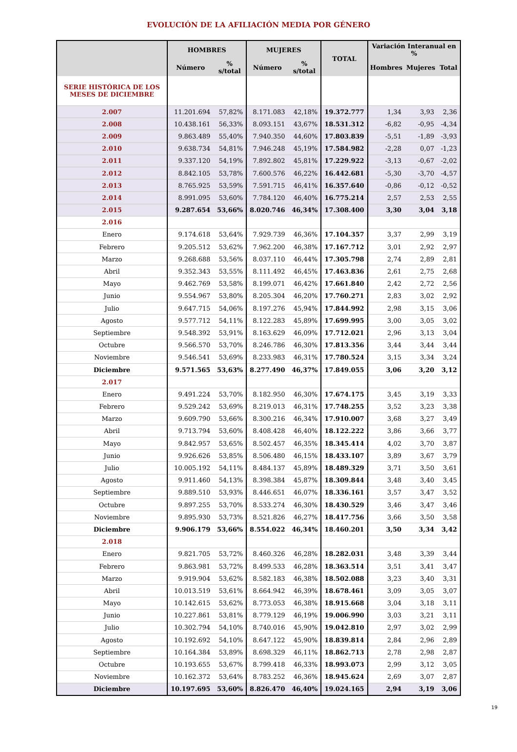EVOLUCIÓN DE LA AFILIACIÓN MEDIA POR GÉNERO
| | HOMBRES | | MUJERES | | TOTAL | Variación Interanual en % | | |
| --- | --- | --- | --- | --- | --- | --- | --- | --- |
| | Número | % s/total | Número | % s/total | | Hombres | Mujeres | Total |
| SERIE HISTÓRICA DE LOS MESES DE DICIEMBRE | | | | | | | | |
| 2.007 | 11.201.694 | 57,82% | 8.171.083 | 42,18% | 19.372.777 | 1,34 | 3,93 | 2,36 |
| 2.008 | 10.438.161 | 56,33% | 8.093.151 | 43,67% | 18.531.312 | -6,82 | -0,95 | -4,34 |
| 2.009 | 9.863.489 | 55,40% | 7.940.350 | 44,60% | 17.803.839 | -5,51 | -1,89 | -3,93 |
| 2.010 | 9.638.734 | 54,81% | 7.946.248 | 45,19% | 17.584.982 | -2,28 | 0,07 | -1,23 |
| 2.011 | 9.337.120 | 54,19% | 7.892.802 | 45,81% | 17.229.922 | -3,13 | -0,67 | -2,02 |
| 2.012 | 8.842.105 | 53,78% | 7.600.576 | 46,22% | 16.442.681 | -5,30 | -3,70 | -4,57 |
| 2.013 | 8.765.925 | 53,59% | 7.591.715 | 46,41% | 16.357.640 | -0,86 | -0,12 | -0,52 |
| 2.014 | 8.991.095 | 53,60% | 7.784.120 | 46,40% | 16.775.214 | 2,57 | 2,53 | 2,55 |
| 2.015 | 9.287.654 | 53,66% | 8.020.746 | 46,34% | 17.308.400 | 3,30 | 3,04 | 3,18 |
| 2.016 | | | | | | | | |
| Enero | 9.174.618 | 53,64% | 7.929.739 | 46,36% | 17.104.357 | 3,37 | 2,99 | 3,19 |
| Febrero | 9.205.512 | 53,62% | 7.962.200 | 46,38% | 17.167.712 | 3,01 | 2,92 | 2,97 |
| Marzo | 9.268.688 | 53,56% | 8.037.110 | 46,44% | 17.305.798 | 2,74 | 2,89 | 2,81 |
| Abril | 9.352.343 | 53,55% | 8.111.492 | 46,45% | 17.463.836 | 2,61 | 2,75 | 2,68 |
| Mayo | 9.462.769 | 53,58% | 8.199.071 | 46,42% | 17.661.840 | 2,42 | 2,72 | 2,56 |
| Junio | 9.554.967 | 53,80% | 8.205.304 | 46,20% | 17.760.271 | 2,83 | 3,02 | 2,92 |
| Julio | 9.647.715 | 54,06% | 8.197.276 | 45,94% | 17.844.992 | 2,98 | 3,15 | 3,06 |
| Agosto | 9.577.712 | 54,11% | 8.122.283 | 45,89% | 17.699.995 | 3,00 | 3,05 | 3,02 |
| Septiembre | 9.548.392 | 53,91% | 8.163.629 | 46,09% | 17.712.021 | 2,96 | 3,13 | 3,04 |
| Octubre | 9.566.570 | 53,70% | 8.246.786 | 46,30% | 17.813.356 | 3,44 | 3,44 | 3,44 |
| Noviembre | 9.546.541 | 53,69% | 8.233.983 | 46,31% | 17.780.524 | 3,15 | 3,34 | 3,24 |
| Diciembre | 9.571.565 | 53,63% | 8.277.490 | 46,37% | 17.849.055 | 3,06 | 3,20 | 3,12 |
| 2.017 | | | | | | | | |
| Enero | 9.491.224 | 53,70% | 8.182.950 | 46,30% | 17.674.175 | 3,45 | 3,19 | 3,33 |
| Febrero | 9.529.242 | 53,69% | 8.219.013 | 46,31% | 17.748.255 | 3,52 | 3,23 | 3,38 |
| Marzo | 9.609.790 | 53,66% | 8.300.216 | 46,34% | 17.910.007 | 3,68 | 3,27 | 3,49 |
| Abril | 9.713.794 | 53,60% | 8.408.428 | 46,40% | 18.122.222 | 3,86 | 3,66 | 3,77 |
| Mayo | 9.842.957 | 53,65% | 8.502.457 | 46,35% | 18.345.414 | 4,02 | 3,70 | 3,87 |
| Junio | 9.926.626 | 53,85% | 8.506.480 | 46,15% | 18.433.107 | 3,89 | 3,67 | 3,79 |
| Julio | 10.005.192 | 54,11% | 8.484.137 | 45,89% | 18.489.329 | 3,71 | 3,50 | 3,61 |
| Agosto | 9.911.460 | 54,13% | 8.398.384 | 45,87% | 18.309.844 | 3,48 | 3,40 | 3,45 |
| Septiembre | 9.889.510 | 53,93% | 8.446.651 | 46,07% | 18.336.161 | 3,57 | 3,47 | 3,52 |
| Octubre | 9.897.255 | 53,70% | 8.533.274 | 46,30% | 18.430.529 | 3,46 | 3,47 | 3,46 |
| Noviembre | 9.895.930 | 53,73% | 8.521.826 | 46,27% | 18.417.756 | 3,66 | 3,50 | 3,58 |
| Diciembre | 9.906.179 | 53,66% | 8.554.022 | 46,34% | 18.460.201 | 3,50 | 3,34 | 3,42 |
| 2.018 | | | | | | | | |
| Enero | 9.821.705 | 53,72% | 8.460.326 | 46,28% | 18.282.031 | 3,48 | 3,39 | 3,44 |
| Febrero | 9.863.981 | 53,72% | 8.499.533 | 46,28% | 18.363.514 | 3,51 | 3,41 | 3,47 |
| Marzo | 9.919.904 | 53,62% | 8.582.183 | 46,38% | 18.502.088 | 3,23 | 3,40 | 3,31 |
| Abril | 10.013.519 | 53,61% | 8.664.942 | 46,39% | 18.678.461 | 3,09 | 3,05 | 3,07 |
| Mayo | 10.142.615 | 53,62% | 8.773.053 | 46,38% | 18.915.668 | 3,04 | 3,18 | 3,11 |
| Junio | 10.227.861 | 53,81% | 8.779.129 | 46,19% | 19.006.990 | 3,03 | 3,21 | 3,11 |
| Julio | 10.302.794 | 54,10% | 8.740.016 | 45,90% | 19.042.810 | 2,97 | 3,02 | 2,99 |
| Agosto | 10.192.692 | 54,10% | 8.647.122 | 45,90% | 18.839.814 | 2,84 | 2,96 | 2,89 |
| Septiembre | 10.164.384 | 53,89% | 8.698.329 | 46,11% | 18.862.713 | 2,78 | 2,98 | 2,87 |
| Octubre | 10.193.655 | 53,67% | 8.799.418 | 46,33% | 18.993.073 | 2,99 | 3,12 | 3,05 |
| Noviembre | 10.162.372 | 53,64% | 8.783.252 | 46,36% | 18.945.624 | 2,69 | 3,07 | 2,87 |
| Diciembre | 10.197.695 | 53,60% | 8.826.470 | 46,40% | 19.024.165 | 2,94 | 3,19 | 3,06 |
19